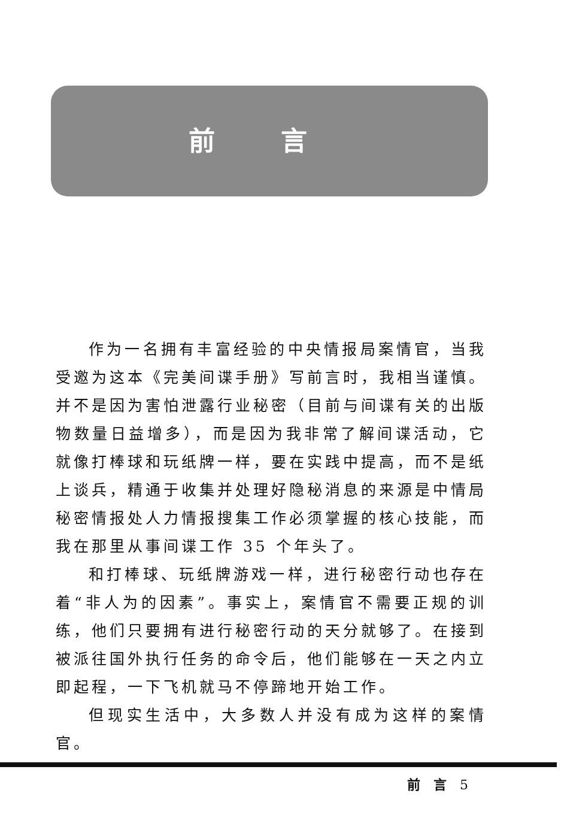前言
作为一名拥有丰富经验的中央情报局案情官，当我受邀为这本《完美间谍手册》写前言时，我相当谨慎。并不是因为害怕泄露行业秘密（目前与间谍有关的出版物数量日益增多），而是因为我非常了解间谍活动，它就像打棒球和玩纸牌一样，要在实践中提高，而不是纸上谈兵，精通于收集并处理好隐秘消息的来源是中情局秘密情报处人力情报搜集工作必须掌握的核心技能，而我在那里从事间谍工作 35 个年头了。
和打棒球、玩纸牌游戏一样，进行秘密行动也存在着“非人为的因素”。事实上，案情官不需要正规的训练，他们只要拥有进行秘密行动的天分就够了。在接到被派往国外执行任务的命令后，他们能够在一天之内立即起程，一下飞机就马不停蹄地开始工作。
但现实生活中，大多数人并没有成为这样的案情官。
前　言　5